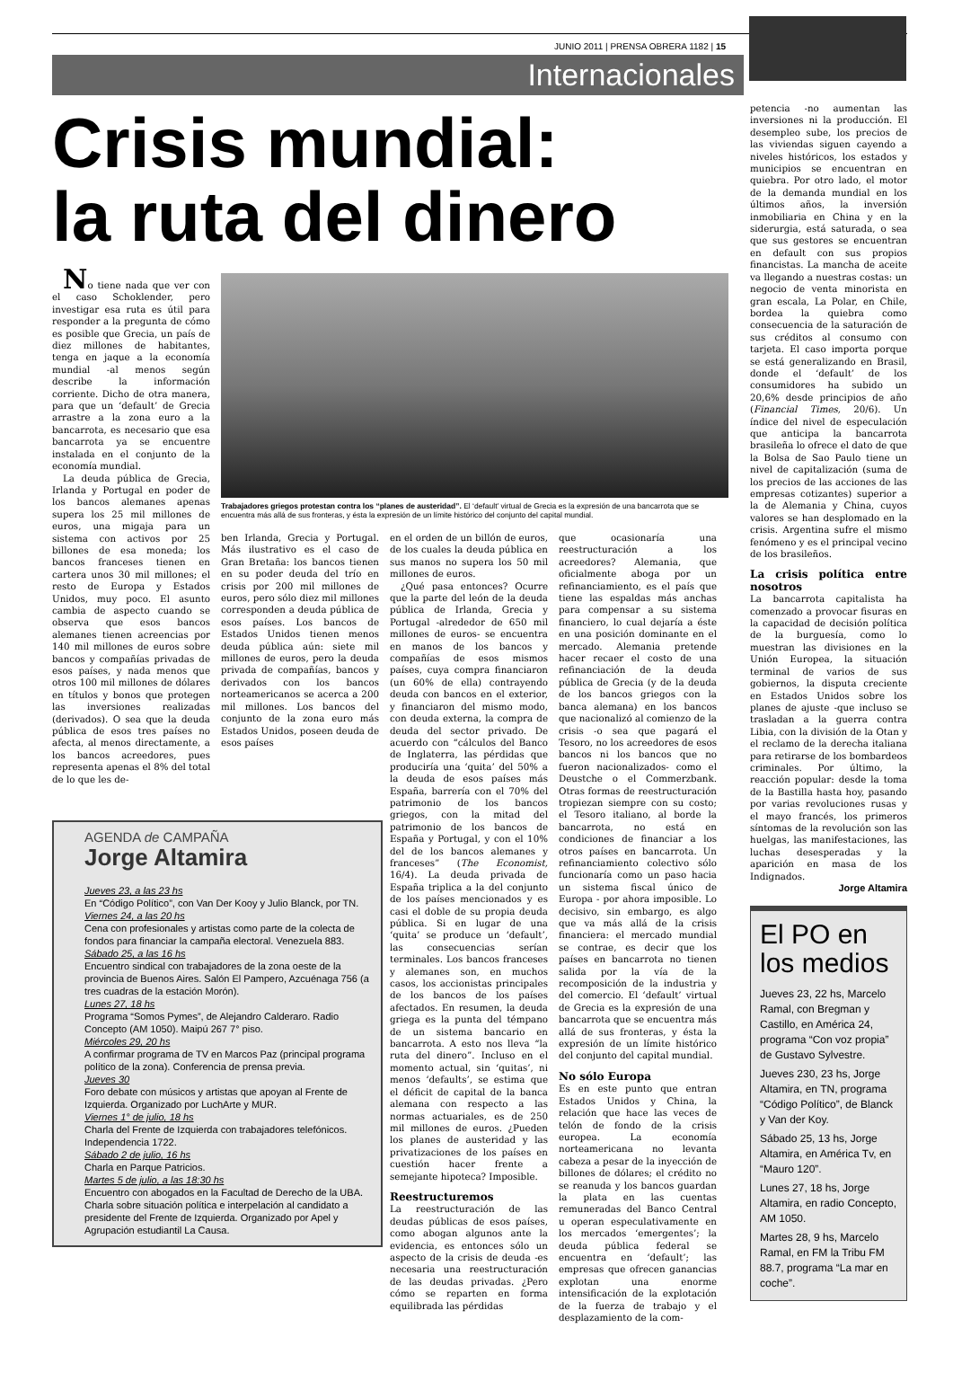JUNIO 2011 | PRENSA OBRERA 1182 | 15
Internacionales
Crisis mundial:
la ruta del dinero
No tiene nada que ver con el caso Schoklender, pero investigar esa ruta es útil para responder a la pregunta de cómo es posible que Grecia, un país de diez millones de habitantes, tenga en jaque a la economía mundial -al menos según describe la información corriente. Dicho de otra manera, para que un ‘default’ de Grecia arrastre a la zona euro a la bancarrota, es necesario que esa bancarrota ya se encuentre instalada en el conjunto de la economía mundial.
La deuda pública de Grecia, Irlanda y Portugal en poder de los bancos alemanes apenas supera los 25 mil millones de euros, una migaja para un sistema con activos por 25 billones de esa moneda; los bancos franceses tienen en cartera unos 30 mil millones; el resto de Europa y Estados Unidos, muy poco. El asunto cambia de aspecto cuando se observa que esos bancos alemanes tienen acreencias por 140 mil millones de euros sobre bancos y compañías privadas de esos países, y nada menos que otros 100 mil millones de dólares en títulos y bonos que protegen las inversiones realizadas (derivados). O sea que la deuda pública de esos tres países no afecta, al menos directamente, a los bancos acreedores, pues representa apenas el 8% del total de lo que les de-
Trabajadores griegos protestan contra los “planes de austeridad”. El ‘default’ virtual de Grecia es la expresión de una bancarrota que se encuentra más allá de sus fronteras, y ésta la expresión de un límite histórico del conjunto del capital mundial.
ben Irlanda, Grecia y Portugal. Más ilustrativo es el caso de Gran Bretaña: los bancos tienen en su poder deuda del trío en crisis por 200 mil millones de euros, pero sólo diez mil millones corresponden a deuda pública de esos países. Los bancos de Estados Unidos tienen menos deuda pública aún: siete mil millones de euros, pero la deuda privada de compañías, bancos y derivados con los bancos norteamericanos se acerca a 200 mil millones. Los bancos del conjunto de la zona euro más Estados Unidos, poseen deuda de esos países
en el orden de un billón de euros, de los cuales la deuda pública en sus manos no supera los 50 mil millones de euros.
¿Qué pasa entonces? Ocurre que la parte del león de la deuda pública de Irlanda, Grecia y Portugal -alrededor de 650 mil millones de euros- se encuentra en manos de los bancos y compañías de esos mismos países, cuya compra financiaron (un 60% de ella) contrayendo deuda con bancos en el exterior, y financiaron del mismo modo, con deuda externa, la compra de deuda del sector privado. De acuerdo con “cálculos del Banco de Inglaterra, las pérdidas que produciría una ‘quita’ del 50% a la deuda de esos países más España, barrería con el 70% del patrimonio de los bancos griegos, con la mitad del patrimonio de los bancos de España y Portugal, y con el 10% del de los bancos alemanes y franceses” (The Economist, 16/4). La deuda privada de España triplica a la del conjunto de los países mencionados y es casi el doble de su propia deuda pública. Si en lugar de una ‘quita’ se produce un ‘default’, las consecuencias serían terminales. Los bancos franceses y alemanes son, en muchos casos, los accionistas principales de los bancos de los países afectados. En resumen, la deuda griega es la punta del témpano de un sistema bancario en bancarrota. A esto nos lleva “la ruta del dinero”. Incluso en el momento actual, sin ‘quitas’, ni menos ‘defaults’, se estima que el déficit de capital de la banca alemana con respecto a las normas actuariales, es de 250 mil millones de euros. ¿Pueden los planes de austeridad y las privatizaciones de los países en cuestión hacer frente a semejante hipoteca? Imposible.
Reestructuremos
La reestructuración de las deudas públicas de esos países, como abogan algunos ante la evidencia, es entonces sólo un aspecto de la crisis de deuda -es necesaria una reestructuración de las deudas privadas. ¿Pero cómo se reparten en forma equilibrada las pérdidas
que ocasionaría una reestructuración a los acreedores? Alemania, que oficialmente aboga por un refinanciamiento, es el país que tiene las espaldas más anchas para compensar a su sistema financiero, lo cual dejaría a éste en una posición dominante en el mercado. Alemania pretende hacer recaer el costo de una refinanciación de la deuda pública de Grecia (y de la deuda de los bancos griegos con la banca alemana) en los bancos que nacionalizó al comienzo de la crisis -o sea que pagará el Tesoro, no los acreedores de esos bancos ni los bancos que no fueron nacionalizados- como el Deustche o el Commerzbank. Otras formas de reestructuración tropiezan siempre con su costo; el Tesoro italiano, al borde la bancarrota, no está en condiciones de financiar a los otros países en bancarrota. Un refinanciamiento colectivo sólo funcionaría como un paso hacia un sistema fiscal único de Europa - por ahora imposible. Lo decisivo, sin embargo, es algo que va más allá de la crisis financiera: el mercado mundial se contrae, es decir que los países en bancarrota no tienen salida por la vía de la recomposición de la industria y del comercio. El ‘default’ virtual de Grecia es la expresión de una bancarrota que se encuentra más allá de sus fronteras, y ésta la expresión de un límite histórico del conjunto del capital mundial.
No sólo Europa
Es en este punto que entran Estados Unidos y China, la relación que hace las veces de telón de fondo de la crisis europea. La economía norteamericana no levanta cabeza a pesar de la inyección de billones de dólares; el crédito no se reanuda y los bancos guardan la plata en las cuentas remuneradas del Banco Central u operan especulativamente en los mercados ‘emergentes’; la deuda pública federal se encuentra en ‘default’; las empresas que ofrecen ganancias explotan una enorme intensificación de la explotación de la fuerza de trabajo y el desplazamiento de la com-
AGENDA de CAMPAÑA
Jorge Altamira
Jueves 23, a las 23 hs
En “Código Político”, con Van Der Kooy y Julio Blanck, por TN.
Viernes 24, a las 20 hs
Cena con profesionales y artistas como parte de la colecta de fondos para financiar la campaña electoral. Venezuela 883.
Sábado 25, a las 16 hs
Encuentro sindical con trabajadores de la zona oeste de la provincia de Buenos Aires. Salón El Pampero, Azcuénaga 756 (a tres cuadras de la estación Morón).
Lunes 27, 18 hs
Programa “Somos Pymes”, de Alejandro Calderaro. Radio Concepto (AM 1050). Maipú 267 7° piso.
Miércoles 29, 20 hs
A confirmar programa de TV en Marcos Paz (principal programa político de la zona). Conferencia de prensa previa.
Jueves 30
Foro debate con músicos y artistas que apoyan al Frente de Izquierda. Organizado por LuchArte y MUR.
Viernes 1° de julio, 18 hs
Charla del Frente de Izquierda con trabajadores telefónicos. Independencia 1722.
Sábado 2 de julio, 16 hs
Charla en Parque Patricios.
Martes 5 de julio, a las 18:30 hs
Encuentro con abogados en la Facultad de Derecho de la UBA. Charla sobre situación política e interpelación al candidato a presidente del Frente de Izquierda. Organizado por Apel y Agrupación estudiantil La Causa.
petencia -no aumentan las inversiones ni la producción. El desempleo sube, los precios de las viviendas siguen cayendo a niveles históricos, los estados y municipios se encuentran en quiebra. Por otro lado, el motor de la demanda mundial en los últimos años, la inversión inmobiliaria en China y en la siderurgia, está saturada, o sea que sus gestores se encuentran en default con sus propios financistas. La mancha de aceite va llegando a nuestras costas: un negocio de venta minorista en gran escala, La Polar, en Chile, bordea la quiebra como consecuencia de la saturación de sus créditos al consumo con tarjeta. El caso importa porque se está generalizando en Brasil, donde el ‘default’ de los consumidores ha subido un 20,6% desde principios de año (Financial Times, 20/6). Un índice del nivel de especulación que anticipa la bancarrota brasileña lo ofrece el dato de que la Bolsa de Sao Paulo tiene un nivel de capitalización (suma de los precios de las acciones de las empresas cotizantes) superior a la de Alemania y China, cuyos valores se han desplomado en la crisis. Argentina sufre el mismo fenómeno y es el principal vecino de los brasileños.
La crisis política entre nosotros
La bancarrota capitalista ha comenzado a provocar fisuras en la capacidad de decisión política de la burguesía, como lo muestran las divisiones en la Unión Europea, la situación terminal de varios de sus gobiernos, la disputa creciente en Estados Unidos sobre los planes de ajuste -que incluso se trasladan a la guerra contra Libia, con la división de la Otan y el reclamo de la derecha italiana para retirarse de los bombardeos criminales. Por último, la reacción popular: desde la toma de la Bastilla hasta hoy, pasando por varias revoluciones rusas y el mayo francés, los primeros síntomas de la revolución son las huelgas, las manifestaciones, las luchas desesperadas y la aparición en masa de los Indignados.
Jorge Altamira
El PO en los medios
Jueves 23, 22 hs, Marcelo Ramal, con Bregman y Castillo, en América 24, programa “Con voz propia” de Gustavo Sylvestre.
Jueves 230, 23 hs, Jorge Altamira, en TN, programa “Código Político”, de Blanck y Van der Koy.
Sábado 25, 13 hs, Jorge Altamira, en América Tv, en “Mauro 120”.
Lunes 27, 18 hs, Jorge Altamira, en radio Concepto, AM 1050.
Martes 28, 9 hs, Marcelo Ramal, en FM la Tribu FM 88.7, programa “La mar en coche”.